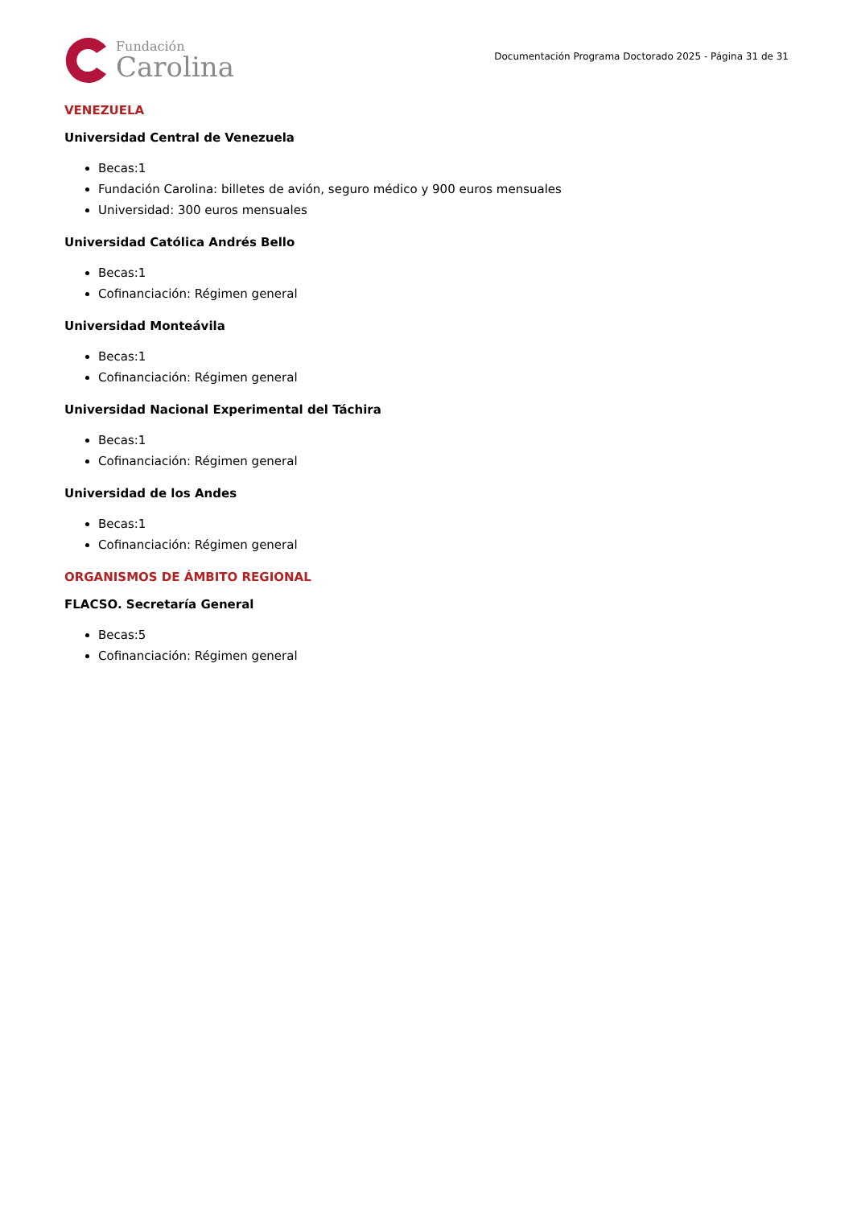Fundación
Carolina
Documentación Programa Doctorado 2025 - Página 31 de 31
VENEZUELA
Universidad Central de Venezuela
Becas:1
Fundación Carolina: billetes de avión, seguro médico y 900 euros mensuales
Universidad: 300 euros mensuales
Universidad Católica Andrés Bello
Becas:1
Cofinanciación: Régimen general
Universidad Monteávila
Becas:1
Cofinanciación: Régimen general
Universidad Nacional Experimental del Táchira
Becas:1
Cofinanciación: Régimen general
Universidad de los Andes
Becas:1
Cofinanciación: Régimen general
ORGANISMOS DE ÁMBITO REGIONAL
FLACSO. Secretaría General
Becas:5
Cofinanciación: Régimen general